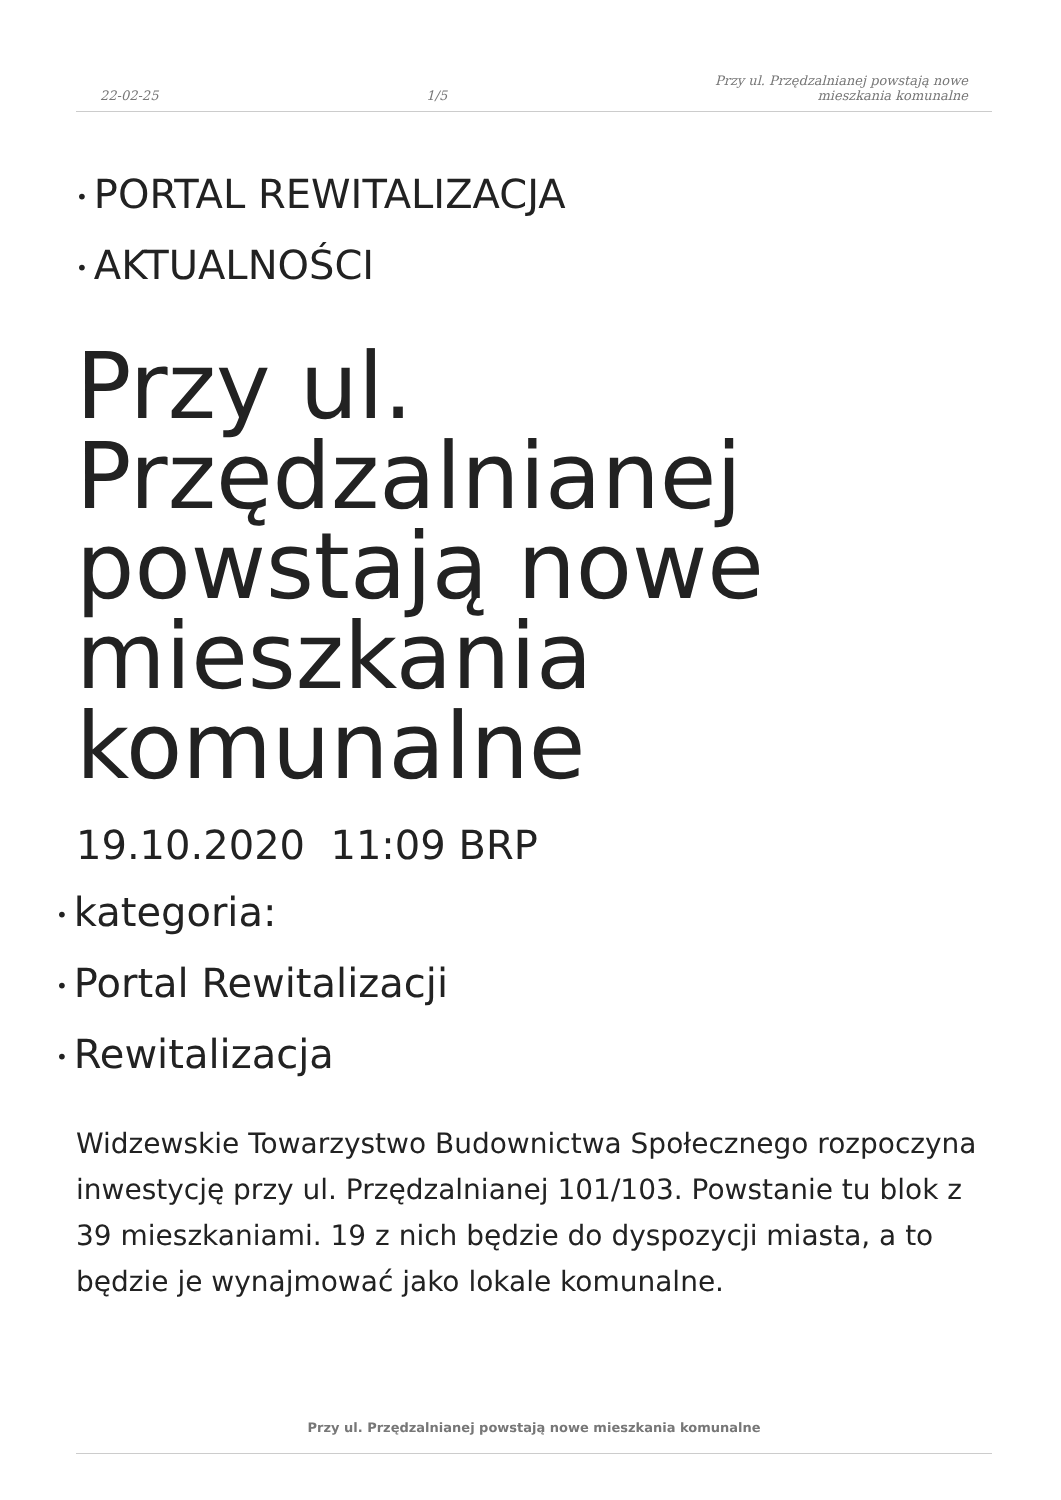22-02-25 1/5 Przy ul. Przędzalnianej powstają nowe
mieszkania komunalne
• PORTAL REWITALIZACJA
• AKTUALNOŚCI
Przy ul. Przędzalnianej powstają nowe mieszkania komunalne
19.10.2020 11:09 BRP
• kategoria:
• Portal Rewitalizacji
• Rewitalizacja
Widzewskie Towarzystwo Budownictwa Społecznego rozpoczyna inwestycję przy ul. Przędzalnianej 101/103. Powstanie tu blok z 39 mieszkaniami. 19 z nich będzie do dyspozycji miasta, a to będzie je wynajmować jako lokale komunalne.
Przy ul. Przędzalnianej powstają nowe mieszkania komunalne